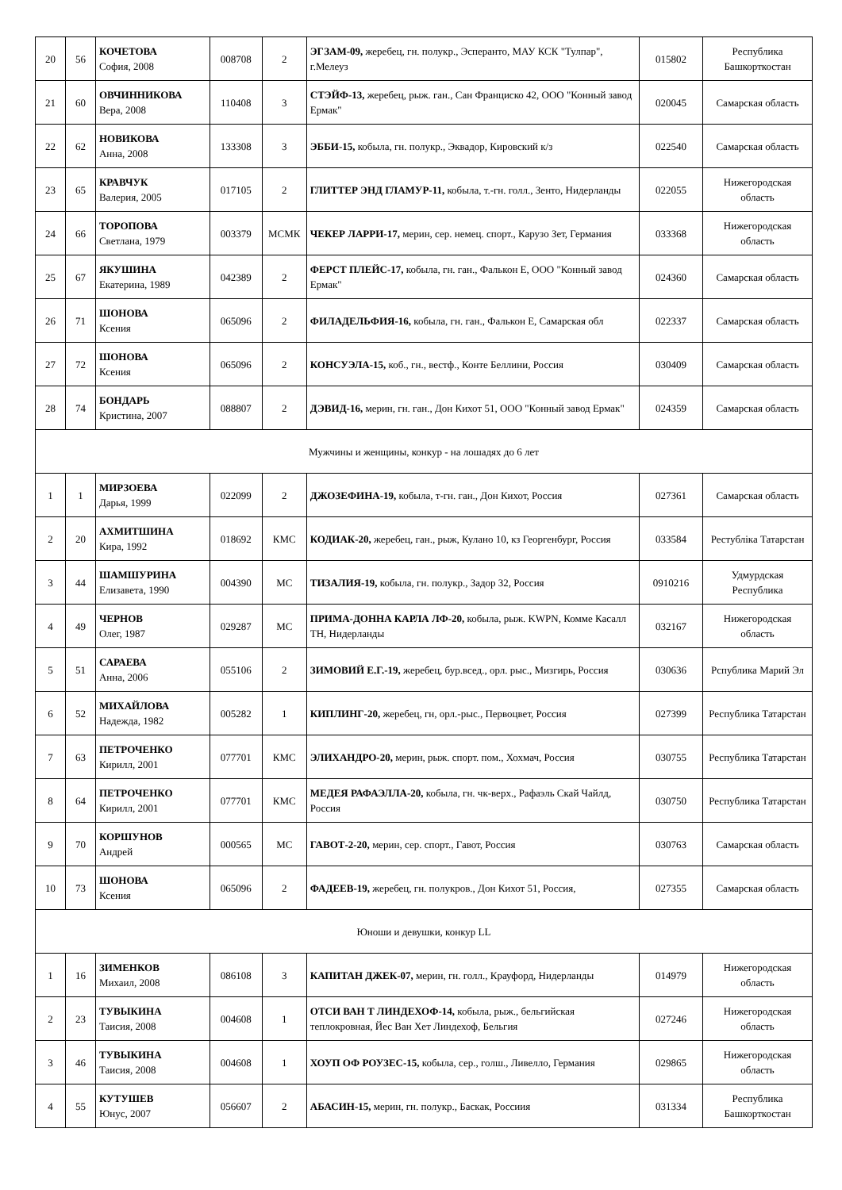| 20 | 56 | КОЧЕТОВА София, 2008 | 008708 | 2 | ЭГЗАМ-09, жеребец, гн. полукр., Эсперанто, МАУ КСК "Тулпар", г.Мелеуз | 015802 | Республика Башкорткостан |
| 21 | 60 | ОВЧИННИКОВА Вера, 2008 | 110408 | 3 | СТЭЙФ-13, жеребец, рыж. ган., Сан Франциско 42, ООО "Конный завод Ермак" | 020045 | Самарская область |
| 22 | 62 | НОВИКОВА Анна, 2008 | 133308 | 3 | ЭББИ-15, кобыла, гн. полукр., Эквадор, Кировский к/з | 022540 | Самарская область |
| 23 | 65 | КРАВЧУК Валерия, 2005 | 017105 | 2 | ГЛИТТЕР ЭНД ГЛАМУР-11, кобыла, т.-гн. голл., Зенто, Нидерланды | 022055 | Нижегородская область |
| 24 | 66 | ТОРОПОВА Светлана, 1979 | 003379 | МСМК | ЧЕКЕР ЛАРРИ-17, мерин, сер. немец. спорт., Карузо Зет, Германия | 033368 | Нижегородская область |
| 25 | 67 | ЯКУШИНА Екатерина, 1989 | 042389 | 2 | ФЕРСТ ПЛЕЙС-17, кобыла, гн. ган., Фалькон Е, ООО "Конный завод Ермак" | 024360 | Самарская область |
| 26 | 71 | ШОНОВА Ксения | 065096 | 2 | ФИЛАДЕЛЬФИЯ-16, кобыла, гн. ган., Фалькон Е, Самарская обл | 022337 | Самарская область |
| 27 | 72 | ШОНОВА Ксения | 065096 | 2 | КОНСУЭЛА-15, коб., гн., вестф., Конте Беллини, Россия | 030409 | Самарская область |
| 28 | 74 | БОНДАРЬ Кристина, 2007 | 088807 | 2 | ДЭВИД-16, мерин, гн. ган., Дон Кихот 51, ООО "Конный завод Ермак" | 024359 | Самарская область |
| Мужчины и женщины, конкур - на лошадях до 6 лет | | | | | | | |
| 1 | 1 | МИРЗОЕВА Дарья, 1999 | 022099 | 2 | ДЖОЗЕФИНА-19, кобыла, т-гн. ган., Дон Кихот, Россия | 027361 | Самарская область |
| 2 | 20 | АХМИТШИНА Кира, 1992 | 018692 | КМС | КОДИАК-20, жеребец, ган., рыж, Кулано 10, кз Георгенбург, Россия | 033584 | Рестубліка Татарстан |
| 3 | 44 | ШАМШУРИНА Елизавета, 1990 | 004390 | МС | ТИЗАЛИЯ-19, кобыла, гн. полукр., Задор 32, Россия | 0910216 | Удмурдская Республика |
| 4 | 49 | ЧЕРНОВ Олег, 1987 | 029287 | МС | ПРИМА-ДОННА КАРЛА ЛФ-20, кобыла, рыж. KWPN, Комме Касалл ТН, Нидерланды | 032167 | Нижегородская область |
| 5 | 51 | САРАЕВА Анна, 2006 | 055106 | 2 | ЗИМОВИЙ Е.Г.-19, жеребец, бур.всед., орл. рыс., Мизгирь, Россия | 030636 | Рспублика Марий Эл |
| 6 | 52 | МИХАЙЛОВА Надежда, 1982 | 005282 | 1 | КИПЛИНГ-20, жеребец, гн, орл.-рыс., Первоцвет, Россия | 027399 | Республика Татарстан |
| 7 | 63 | ПЕТРОЧЕНКО Кирилл, 2001 | 077701 | КМС | ЭЛИХАНДРО-20, мерин, рыж. спорт. пом., Хохмач, Россия | 030755 | Республика Татарстан |
| 8 | 64 | ПЕТРОЧЕНКО Кирилл, 2001 | 077701 | КМС | МЕДЕЯ РАФАЭЛЛА-20, кобыла, гн. чк-верх., Рафаэль Скай Чайлд, Россия | 030750 | Республика Татарстан |
| 9 | 70 | КОРШУНОВ Андрей | 000565 | МС | ГАВОТ-2-20, мерин, сер. спорт., Гавот, Россия | 030763 | Самарская область |
| 10 | 73 | ШОНОВА Ксения | 065096 | 2 | ФАДЕЕВ-19, жеребец, гн. полукров., Дон Кихот 51, Россия, | 027355 | Самарская область |
| Юноши и девушки, конкур LL | | | | | | | |
| 1 | 16 | ЗИМЕНКОВ Михаил, 2008 | 086108 | 3 | КАПИТАН ДЖЕК-07, мерин, гн. голл., Крауфорд, Нидерланды | 014979 | Нижегородская область |
| 2 | 23 | ТУВЫКИНА Таисия, 2008 | 004608 | 1 | ОТСИ ВАН Т ЛИНДЕХОФ-14, кобыла, рыж., бельгийская теплокровная, Йес Ван Хет Линдехоф, Бельгия | 027246 | Нижегородская область |
| 3 | 46 | ТУВЫКИНА Таисия, 2008 | 004608 | 1 | ХОУП ОФ РОУЗЕС-15, кобыла, сер., голш., Ливелло, Германия | 029865 | Нижегородская область |
| 4 | 55 | КУТУШЕВ Юнус, 2007 | 056607 | 2 | АБАСИН-15, мерин, гн. полукр., Баскак, Россиия | 031334 | Республика Башкорткостан |